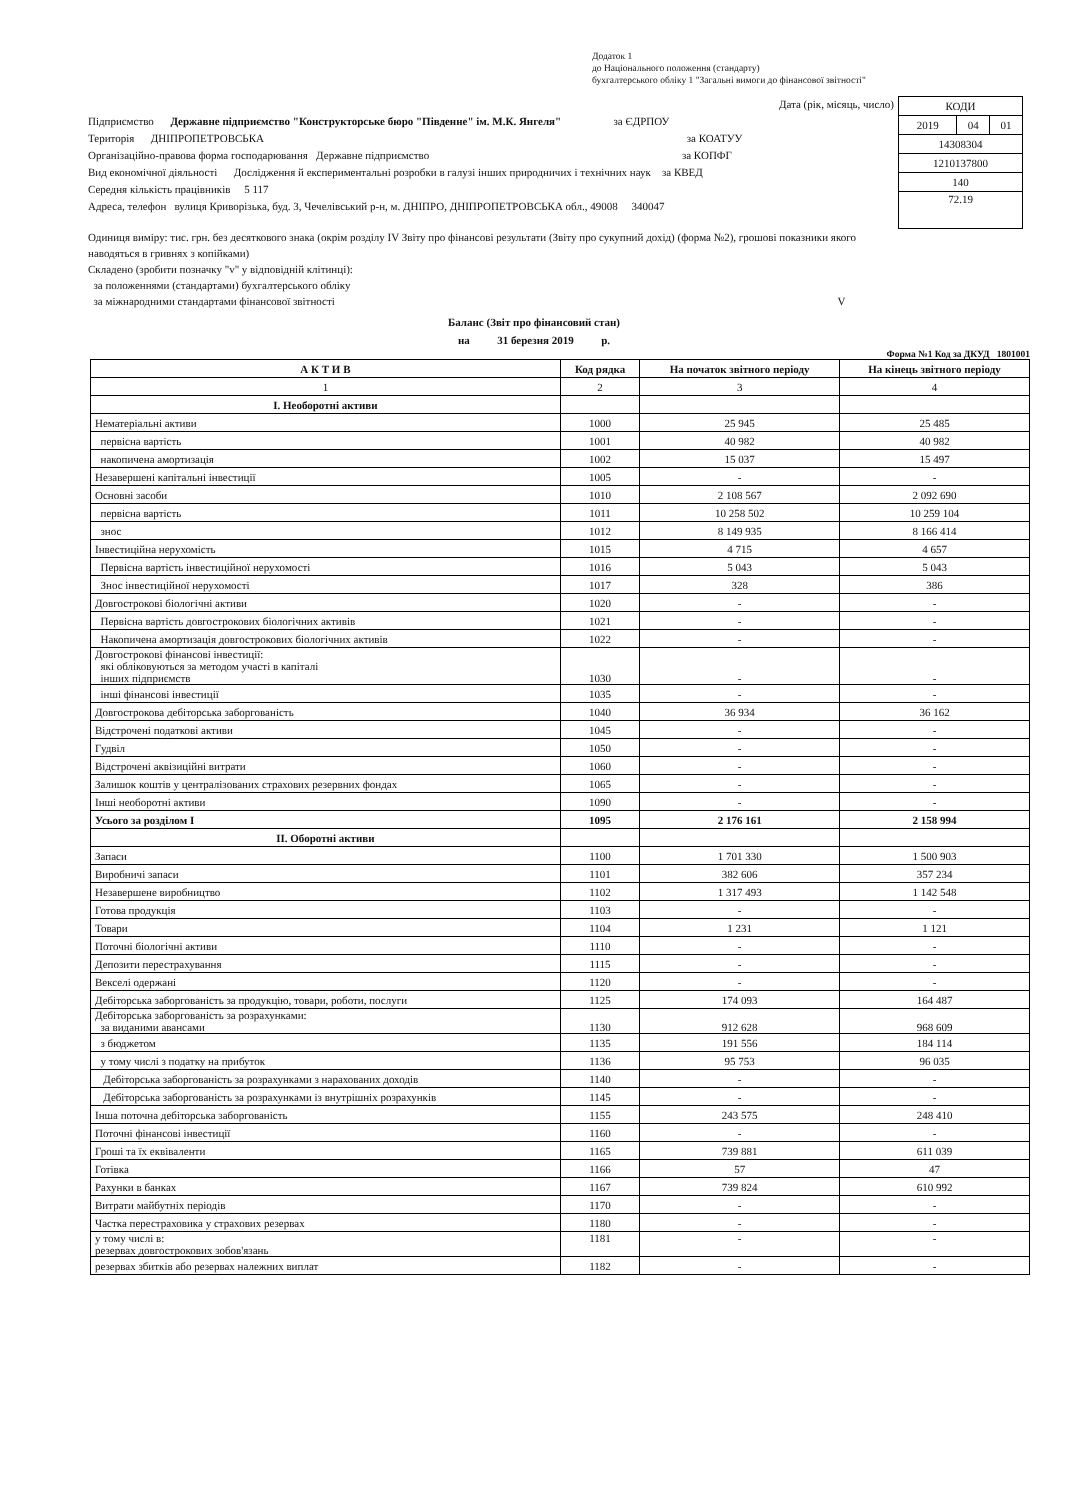Додаток 1
до Національного положення (стандарту)
бухгалтерського обліку 1 "Загальні вимоги до фінансової звітності"
Дата (рік, місяць, число)
Підприємство Державне підприємство "Конструкторське бюро "Південне" ім. М.К. Янгеля" за ЄДРПОУ
Територія ДНІПРОПЕТРОВСЬКА за КОАТУУ
Організаційно-правова форма господарювання Державне підприємство за КОПФГ
Вид економічної діяльності Дослідження й експериментальні розробки в галузі інших природничих і технічних наук за КВЕД
Середня кількість працівників 5 117
Адреса, телефон вулиця Криворізька, буд. 3, Чечелівський р-н, м. ДНІПРО, ДНІПРОПЕТРОВСЬКА обл., 49008 340047
| КОДИ | | |
| 2019 | 04 | 01 |
| 14308304 | | |
| 1210137800 | | |
| 140 | | |
| 72.19 | | |
Одиниця виміру: тис. грн. без десяткового знака (окрім розділу IV Звіту про фінансові результати (Звіту про сукупний дохід) (форма №2), грошові показники якого наводяться в гривнях з копійками)
Складено (зробити позначку "v" у відповідній клітинці):
за положеннями (стандартами) бухгалтерського обліку
за міжнародними стандартами фінансової звітності V
Баланс (Звіт про фінансовий стан)
на 31 березня 2019 р.
Форма №1 Код за ДКУД 1801001
| А К Т И В | Код рядка | На початок звітного періоду | На кінець звітного періоду |
| --- | --- | --- | --- |
| 1 | 2 | 3 | 4 |
| І. Необоротні активи | | | |
| Нематеріальні активи | 1000 | 25 945 | 25 485 |
| первісна вартість | 1001 | 40 982 | 40 982 |
| накопичена амортизація | 1002 | 15 037 | 15 497 |
| Незавершені капітальні інвестиції | 1005 | - | - |
| Основні засоби | 1010 | 2 108 567 | 2 092 690 |
| первісна вартість | 1011 | 10 258 502 | 10 259 104 |
| знос | 1012 | 8 149 935 | 8 166 414 |
| Інвестиційна нерухомість | 1015 | 4 715 | 4 657 |
| Первісна вартість інвестиційної нерухомості | 1016 | 5 043 | 5 043 |
| Знос інвестиційної нерухомості | 1017 | 328 | 386 |
| Довгострокові біологічні активи | 1020 | - | - |
| Первісна вартість довгострокових біологічних активів | 1021 | - | - |
| Накопичена амортизація довгострокових біологічних активів | 1022 | - | - |
| Довгострокові фінансові інвестиції: які обліковуються за методом участі в капіталі інших підприємств | 1030 | - | - |
| інші фінансові інвестиції | 1035 | - | - |
| Довгострокова дебіторська заборгованість | 1040 | 36 934 | 36 162 |
| Відстрочені податкові активи | 1045 | - | - |
| Гудвіл | 1050 | - | - |
| Відстрочені аквізиційні витрати | 1060 | - | - |
| Залишок коштів у централізованих страхових резервних фондах | 1065 | - | - |
| Інші необоротні активи | 1090 | - | - |
| Усього за розділом І | 1095 | 2 176 161 | 2 158 994 |
| ІІ. Оборотні активи | | | |
| Запаси | 1100 | 1 701 330 | 1 500 903 |
| Виробничі запаси | 1101 | 382 606 | 357 234 |
| Незавершене виробництво | 1102 | 1 317 493 | 1 142 548 |
| Готова продукція | 1103 | - | - |
| Товари | 1104 | 1 231 | 1 121 |
| Поточні біологічні активи | 1110 | - | - |
| Депозити перестрахування | 1115 | - | - |
| Векселі одержані | 1120 | - | - |
| Дебіторська заборгованість за продукцію, товари, роботи, послуги | 1125 | 174 093 | 164 487 |
| Дебіторська заборгованість за розрахунками: за виданими авансами | 1130 | 912 628 | 968 609 |
| з бюджетом | 1135 | 191 556 | 184 114 |
| у тому числі з податку на прибуток | 1136 | 95 753 | 96 035 |
| Дебіторська заборгованість за розрахунками з нарахованих доходів | 1140 | - | - |
| Дебіторська заборгованість за розрахунками із внутрішніх розрахунків | 1145 | - | - |
| Інша поточна дебіторська заборгованість | 1155 | 243 575 | 248 410 |
| Поточні фінансові інвестиції | 1160 | - | - |
| Гроші та їх еквіваленти | 1165 | 739 881 | 611 039 |
| Готівка | 1166 | 57 | 47 |
| Рахунки в банках | 1167 | 739 824 | 610 992 |
| Витрати майбутніх періодів | 1170 | - | - |
| Частка перестраховика у страхових резервах | 1180 | - | - |
| у тому числі в: резервах довгострокових зобов'язань | 1181 | - | - |
| резервах збитків або резервах належних виплат | 1182 | - | - |